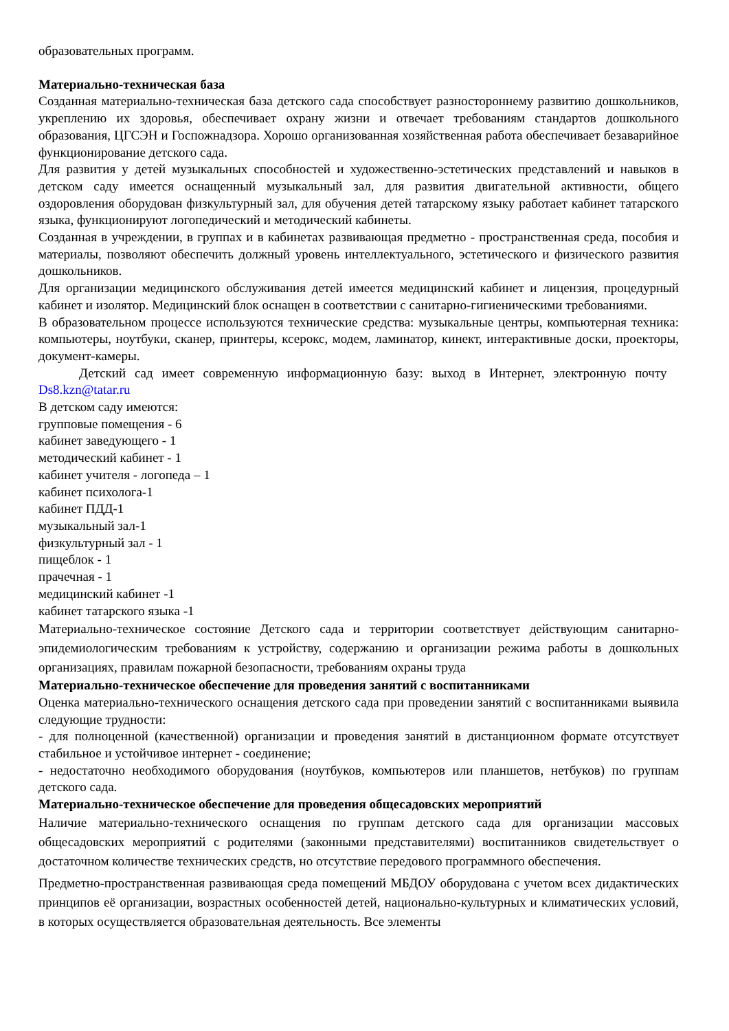образовательных программ.
Материально-техническая база
Созданная материально-техническая база детского сада способствует разностороннему развитию дошкольников, укреплению их здоровья, обеспечивает охрану жизни и отвечает требованиям стандартов дошкольного образования, ЦГСЭН и Госпожнадзора. Хорошо организованная хозяйственная работа обеспечивает безаварийное функционирование детского сада.
Для развития у детей музыкальных способностей и художественно-эстетических представлений и навыков в детском саду имеется оснащенный музыкальный зал, для развития двигательной активности, общего оздоровления оборудован физкультурный зал, для обучения детей татарскому языку работает кабинет татарского языка, функционируют логопедический и методический кабинеты.
Созданная в учреждении, в группах и в кабинетах развивающая предметно - пространственная среда, пособия и материалы, позволяют обеспечить должный уровень интеллектуального, эстетического и физического развития дошкольников.
Для организации медицинского обслуживания детей имеется медицинский кабинет и лицензия, процедурный кабинет и изолятор. Медицинский блок оснащен в соответствии с санитарно-гигиеническими требованиями.
В образовательном процессе используются технические средства: музыкальные центры, компьютерная техника: компьютеры, ноутбуки, сканер, принтеры, ксерокс, модем, ламинатор, кинект, интерактивные доски, проекторы, документ-камеры.
Детский сад имеет современную информационную базу: выход в Интернет, электронную почту Ds8.kzn@tatar.ru
В детском саду имеются:
групповые помещения - 6
кабинет заведующего - 1
методический кабинет - 1
кабинет учителя - логопеда – 1
кабинет психолога-1
кабинет ПДД-1
музыкальный зал-1
физкультурный зал - 1
пищеблок - 1
прачечная - 1
медицинский кабинет -1
кабинет татарского языка -1
Материально-техническое состояние Детского сада и территории соответствует действующим санитарно-эпидемиологическим требованиям к устройству, содержанию и организации режима работы в дошкольных организациях, правилам пожарной безопасности, требованиям охраны труда
Материально-техническое обеспечение для проведения занятий с воспитанниками
Оценка материально-технического оснащения детского сада при проведении занятий с воспитанниками выявила следующие трудности:
- для полноценной (качественной) организации и проведения занятий в дистанционном формате отсутствует стабильное и устойчивое интернет - соединение;
- недостаточно необходимого оборудования (ноутбуков, компьютеров или планшетов, нетбуков) по группам детского сада.
Материально-техническое обеспечение для проведения общесадовских мероприятий
Наличие материально-технического оснащения по группам детского сада для организации массовых общесадовских мероприятий с родителями (законными представителями) воспитанников свидетельствует о достаточном количестве технических средств, но отсутствие передового программного обеспечения.
Предметно-пространственная развивающая среда помещений МБДОУ оборудована с учетом всех дидактических принципов её организации, возрастных особенностей детей, национально-культурных и климатических условий, в которых осуществляется образовательная деятельность. Все элементы